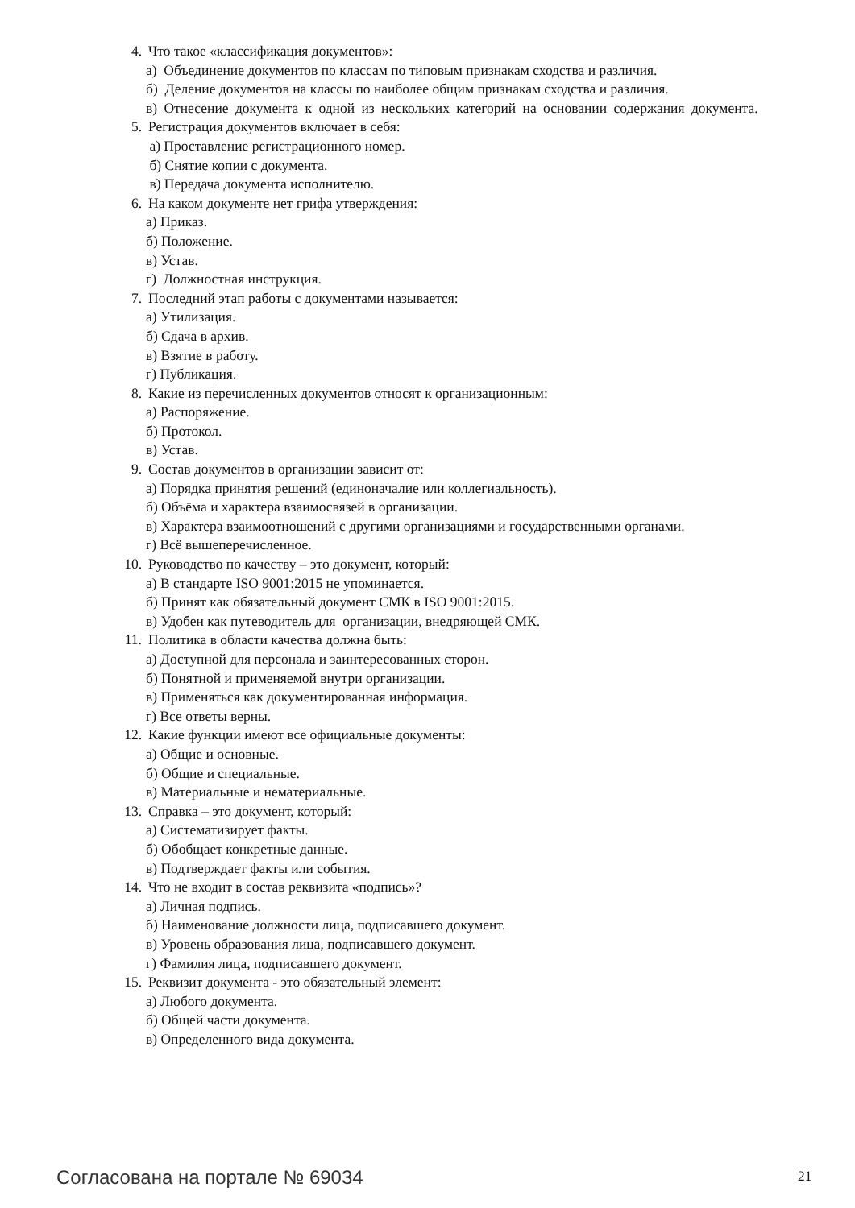4. Что такое «классификация документов»:
а) Объединение документов по классам по типовым признакам сходства и различия.
б) Деление документов на классы по наиболее общим признакам сходства и различия.
в) Отнесение документа к одной из нескольких категорий на основании содержания документа.
5. Регистрация документов включает в себя:
а) Проставление регистрационного номер.
б) Снятие копии с документа.
в) Передача документа исполнителю.
6. На каком документе нет грифа утверждения:
а) Приказ.
б) Положение.
в) Устав.
г) Должностная инструкция.
7. Последний этап работы с документами называется:
а) Утилизация.
б) Сдача в архив.
в) Взятие в работу.
г) Публикация.
8. Какие из перечисленных документов относят к организационным:
а) Распоряжение.
б) Протокол.
в) Устав.
9. Состав документов в организации зависит от:
а) Порядка принятия решений (единоначалие или коллегиальность).
б) Объёма и характера взаимосвязей в организации.
в) Характера взаимоотношений с другими организациями и государственными органами.
г) Всё вышеперечисленное.
10. Руководство по качеству – это документ, который:
а) В стандарте ISO 9001:2015 не упоминается.
б) Принят как обязательный документ СМК в ISO 9001:2015.
в) Удобен как путеводитель для организации, внедряющей СМК.
11. Политика в области качества должна быть:
а) Доступной для персонала и заинтересованных сторон.
б) Понятной и применяемой внутри организации.
в) Применяться как документированная информация.
г) Все ответы верны.
12. Какие функции имеют все официальные документы:
а) Общие и основные.
б) Общие и специальные.
в) Материальные и нематериальные.
13. Справка – это документ, который:
а) Систематизирует факты.
б) Обобщает конкретные данные.
в) Подтверждает факты или события.
14. Что не входит в состав реквизита «подпись»?
а) Личная подпись.
б) Наименование должности лица, подписавшего документ.
в) Уровень образования лица, подписавшего документ.
г) Фамилия лица, подписавшего документ.
15. Реквизит документа - это обязательный элемент:
а) Любого документа.
б) Общей части документа.
в) Определенного вида документа.
Согласована на портале № 69034 21